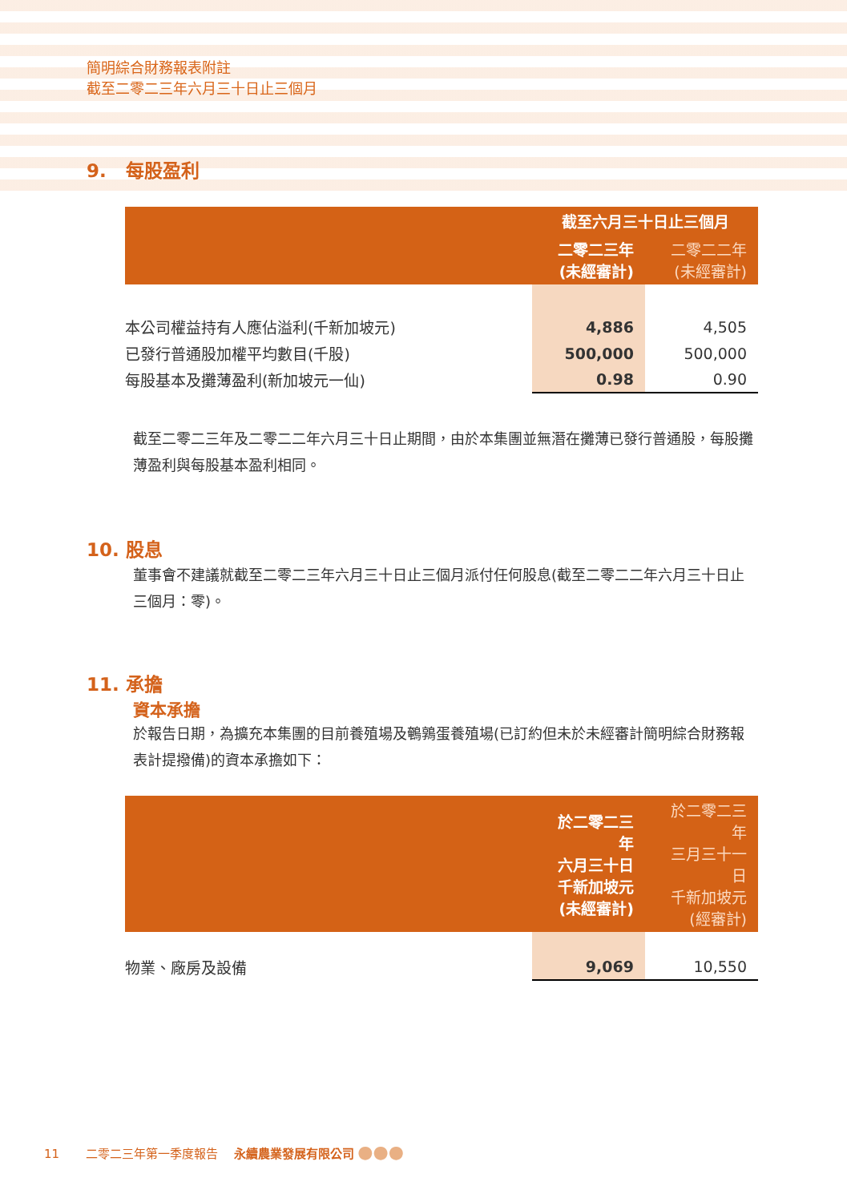簡明綜合財務報表附註
截至二零二三年六月三十日止三個月
9. 每股盈利
| | 截至六月三十日止三個月 | |
| --- | --- | --- |
| | 二零二三年 (未經審計) | 二零二二年 (未經審計) |
| 本公司權益持有人應佔溢利(千新加坡元) | 4,886 | 4,505 |
| 已發行普通股加權平均數目(千股) | 500,000 | 500,000 |
| 每股基本及攤薄盈利(新加坡元一仙) | 0.98 | 0.90 |
截至二零二三年及二零二二年六月三十日止期間，由於本集團並無潛在攤薄已發行普通股，每股攤薄盈利與每股基本盈利相同。
10. 股息
董事會不建議就截至二零二三年六月三十日止三個月派付任何股息(截至二零二二年六月三十日止三個月：零)。
11. 承擔
資本承擔
於報告日期，為擴充本集團的目前養殖場及鵪鶉蛋養殖場(已訂約但未於未經審計簡明綜合財務報表計提撥備)的資本承擔如下：
| | 於二零二三年 六月三十日 千新加坡元 (未經審計) | 於二零二三年 三月三十一日 千新加坡元 (經審計) |
| --- | --- | --- |
| 物業、廠房及設備 | 9,069 | 10,550 |
11 二零二三年第一季度報告 永續農業發展有限公司 ●●●